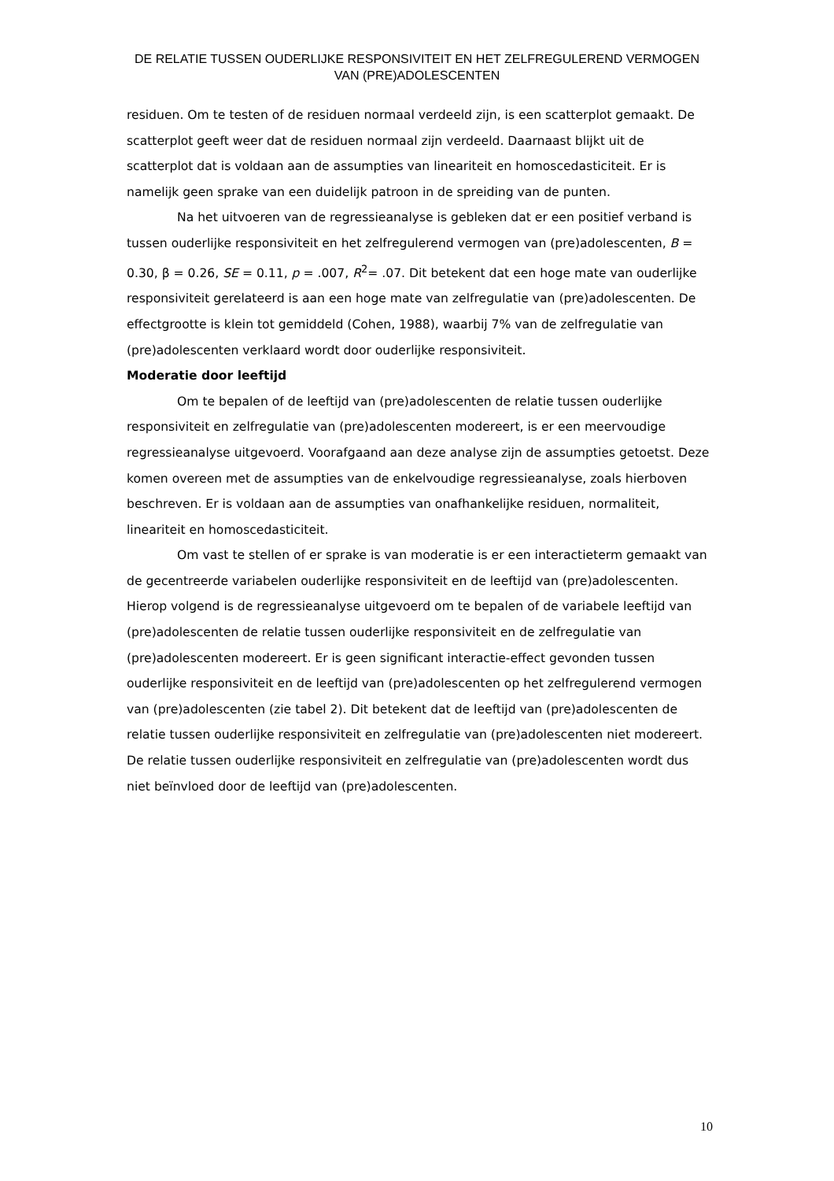DE RELATIE TUSSEN OUDERLIJKE RESPONSIVITEIT EN HET ZELFREGULEREND VERMOGEN VAN (PRE)ADOLESCENTEN
residuen. Om te testen of de residuen normaal verdeeld zijn, is een scatterplot gemaakt. De scatterplot geeft weer dat de residuen normaal zijn verdeeld. Daarnaast blijkt uit de scatterplot dat is voldaan aan de assumpties van lineariteit en homoscedasticiteit. Er is namelijk geen sprake van een duidelijk patroon in de spreiding van de punten.
Na het uitvoeren van de regressieanalyse is gebleken dat er een positief verband is tussen ouderlijke responsiviteit en het zelfregulerend vermogen van (pre)adolescenten, B = 0.30, β = 0.26, SE = 0.11, p = .007, R<sup>2</sup>= .07. Dit betekent dat een hoge mate van ouderlijke responsiviteit gerelateerd is aan een hoge mate van zelfregulatie van (pre)adolescenten. De effectgrootte is klein tot gemiddeld (Cohen, 1988), waarbij 7% van de zelfregulatie van (pre)adolescenten verklaard wordt door ouderlijke responsiviteit.
Moderatie door leeftijd
Om te bepalen of de leeftijd van (pre)adolescenten de relatie tussen ouderlijke responsiviteit en zelfregulatie van (pre)adolescenten modereert, is er een meervoudige regressieanalyse uitgevoerd. Voorafgaand aan deze analyse zijn de assumpties getoetst. Deze komen overeen met de assumpties van de enkelvoudige regressieanalyse, zoals hierboven beschreven. Er is voldaan aan de assumpties van onafhankelijke residuen, normaliteit, lineariteit en homoscedasticiteit.
Om vast te stellen of er sprake is van moderatie is er een interactieterm gemaakt van de gecentreerde variabelen ouderlijke responsiviteit en de leeftijd van (pre)adolescenten. Hierop volgend is de regressieanalyse uitgevoerd om te bepalen of de variabele leeftijd van (pre)adolescenten de relatie tussen ouderlijke responsiviteit en de zelfregulatie van (pre)adolescenten modereert. Er is geen significant interactie-effect gevonden tussen ouderlijke responsiviteit en de leeftijd van (pre)adolescenten op het zelfregulerend vermogen van (pre)adolescenten (zie tabel 2). Dit betekent dat de leeftijd van (pre)adolescenten de relatie tussen ouderlijke responsiviteit en zelfregulatie van (pre)adolescenten niet modereert. De relatie tussen ouderlijke responsiviteit en zelfregulatie van (pre)adolescenten wordt dus niet beïnvloed door de leeftijd van (pre)adolescenten.
10